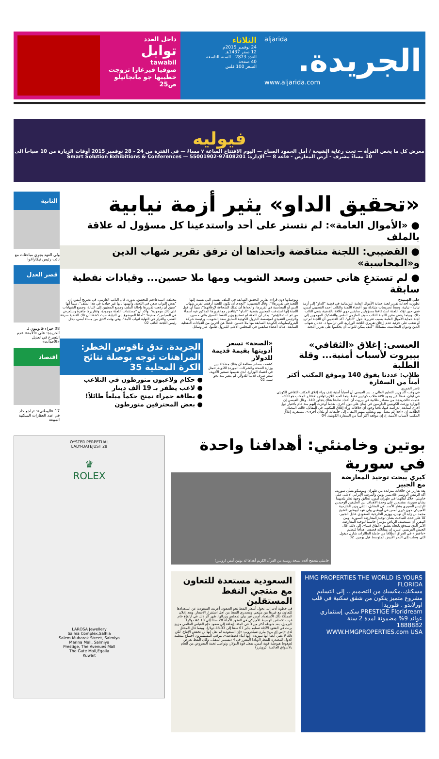aljarida
الجريدة.
www.aljarida.com
الثلاثاء
24 نوفمبر 2015م
12 صفر 1437هـ
العدد 2873 - السنة التاسعة
40 صفحة
السعر 100 فلس
داخل العدد
توابل
tawabil
صوفيا فيرغارا تزوجت
خطيبها جو مانجانيلو ص25
فيوليه
معرض كل ما يخص المرأة — تحت رعاية الشيخة / أمل الحمود الصباح — اليوم الافتتاح الساعة ٧ مساءً — في الفترة من 24 - 28 نوفمبر 2015 أوقات الزيارة من 10 صباحاً الى 10 مساءً مشرف - أرض المعارض - قاعة 8 — الإدارة: 97408201-55001902 — Smart Solution Exhibitions & Conferences
«تحقيق الداو» يثير أزمة نيابية
● «الأموال العامة»: لم نتستر على أحد واستدعينا كل مسؤول له علاقة بالملف
● القضيبي: اللجنة متناقضة وأتحداها أن ترفق تقرير شهاب الدين و«المحاسبة»
● لم تستدعِ هاني حسين وسعد الشويب ومها ملا حسين... وقيادات نفطية سابقة
علي الصنيدح
تطورت أحداث تقرير لجنة حماية الأموال العامة البرلمانية في قضية "الداو" إلى أزمة نيابية - نيابية، وسط تصريحات متبادلة بين أعضاء اللجنة والنائب أحمد القضيبي أمس، ففي حين تؤكد اللجنة استدعاءها مسؤولين سابقين ذوي علاقة بالقضية، ينفي النائب ذلك. وبينما رفض مقرر اللجنة النائب سيف العازمي الطعن والتشكيك الموجهين إلى لجنة حماية الأموال العامة بسبب تقريرها حول "الداو"، أكد القضيبي أن اللجنة لم ترد أو تعقب على جزئية عدم إرفاق تقريري اللجنة الوزارية التي ترأسها د. عدنان شهاب الدين وديوان المحاسبة، متسائلاً: "كيف يمكن للنواب أن يحكموا على تقرير اللجنة وتوصياتها دون قراءة تقارير التحقيق السابقة في الملف نفسه، التي تستند إليها اللجنة في تقريرها؟". وقال القضيبي: "أتحدى أن تكون اللجنة أرفقت تقرير شهاب الدين أو المحاسبة في تقريرها، وأتحداها أن تملك الشجاعة لإرفاقهما"، مبيناً أن قول اللجنة إنها استدعت المعنيين بقضية "الداو" "يتناقض مع تقريرها المذكور فيه أسماء من تم استدعاؤهم". يذكر أن اللجنة لم تستدع وزير النفط الأسبق هاني حسين، والرئيس التنفيذي لمؤسسة البترول الكويتية السابق سعد الشويب، ورئيسة شركة البتروكيماويات الكويتية السابقة مها ملا حسين، فضلاً عن آخرين من القيادات النفطية السابقة. هناك أعضاء سابقين في المجلس الأعلى للبترول طلبوا، عبر وسائل مختلفة، استدعاءهم للتحقيق. بدوره، قال النائب العازمي، في تصريح أمس، إن "بعض النواب طعن في اللجنة، واتهمها بأنها غير حيادية في هذا الملف"، مبيناً أنها "سبق أن رفعت تقريرها بإحالة الملف وجميع المعنيين إلى النيابة، وجميع الشهادات على ذلك موجودة". وأكد أن "مستندات اللجنة موجودة، وتقاريرها جاهزة وستعرض في المجلس"، مضيفاً: "أحلنا الموضوع إلى النيابة، حيث كشفنا أن تلك القضية سرقة العصر، والقرار في النهاية لنواب الأمة". وفي وقت لاحق من مساء أمس، دخل رئيس اللجنة النائب 02
العيسى: إغلاق «الثقافي» ببيروت لأسباب أمنية... وقلة الطلبة
طلاب: عددنا يفوق 140 وموقع المكتب أكثر أمناً من السفارة
ناصر الخمري
في وقت أكد وزير التعليم العالي د. بدر العيسى أن أسباباً أمنية تقف وراء إغلاق المكتب الثقافي الكويتي في لبنان، فضلاً عن وجود ثلاثة طلاب كويتيين فقط بينما العدد اللازم توافره لافتتاح المكتب هو 200، علمت «الجريدة» من مصادر طلابية في بيروت أن أعداد طلبتنا هناك يتجاوز 140. وقال العيسى إن الوزارة وزعت الكويتيين الدارسين في لبنان على دول أخرى، بعدما أوعزت إليهم منذ عام باختيار دول أخرى لمتابعة الدراسة فيها، نافياً وجود أي خلافات وراء إغلاق المكتب. في المقابل، قالت المصادر الطلابية إن «أحداً لم يتصل بهم ويطلب منهم الانتقال إلى جامعات أو بلدان أخرى»، مستغربة إغلاق المكتب لأسباب الأمنية، إذ إن موقعه أكثر أمناً من السفارة الكويتية. 04
«الصحة» تسعر أدويتها بقيمة قديمة للدولار
كشفت مصادر مطلعة أن هناك مشكلة بين وزارة الصحة والشركات الموردة للأدوية، تتمثل في اعتماد الوزارة، لدى تقييمها تسعير الأدوية، سعر صرف قديماً للدولار، لم يتغير منذ نحو سنة. 02
الجريدة. تدق ناقوس الخطر: المراهنات توجه بوصلة نتائج الكرة المحلية 35
● حكام ولاعبون متورطون في التلاعب
● لاعب يظفر بـ 19 ألف دينار
● بطاقة حمراء تمنح حكماً مبلغاً طائلاً!
● بعض المحترفين متورطون
الثانية
ولي العهد يجري مباحثات مع نائب رئيس نيكاراغوا
قصر العدل
08 خبراء قانونيون لـ الجريدة: على «الأمة» عدم التسرع في تعديل «الأحداث»
اقتصاد
17 «الوطني»: تراجع حاد في عدد العقارات السكنية المبيعة
بوتين وخامنئي: أهدافنا واحدة في سورية
كيري يبحث توحيد المعارضة مع الجبير
بعد تقارير عن خلافات متزايدة بين طهران وموسكو بشأن سورية، أكد الرئيس الروسي فلاديمير بوتين والمرشد الإيراني الأعلى علي خامنئي، خلال لقائهما في طهران أمس، تطابق وجهة نظر بلديهما بشأن سورية، مشددين على وحدة الأهداف بين الحليفين الوحيدين للرئيس السوري بشار الأسد. في المقابل، التقى وزير الخارجية الأميركي جون كيري أمس في أبوظبي ولي عهد أبوظبي الشيخ محمد بن زايد آل نهيان، ووزير الخارجية السعودي عادل الجبير، كلاً على حدة، للتباحث بشأن توحيد المعارضة السورية. ومن المقرر أن تستضيف الرياض مؤتمراً حاسماً لتوحيد المعارضة، الأمر الذي سيدفع باتجاه تطبيق «اتفاق فيينا». إلى ذلك، قال الجيش الفرنسي أمس، إن مقاتلاته قصفت أهدافاً لتنظيم «داعش» في العراق انطلاقاً من حاملة الطائرات شارل ديغول التي وصلت إلى البحر الأبيض المتوسط قبل يومين. 02
خامنئي يتصفح أقدم نسخة روسية من القرآن الكريم أهداها له بوتين أمس (رويترز)
HMG PROPERTIES THE WORLD IS YOURS
FLORIDA
مسكنك..مكسبك من التصميم .. إلى التسليم
مشروع متميز يتكون من شقق سكنية في قلب اورلاندو . فلوريدا
PRESTIGE Floridream سكني إستثماري
عوائد 9% مضمونة لمدة 2 سنة
1888882
WWW.HMGPROPERTIES.com USA
السعودية مستعدة للتعاون مع منتجي النفط المستقلين
في خطوة أدت إلى تحول أسعار النفط نحو الصعود، أعربت السعودية عن استعدادها للتعاون مع غيرها من منتجي ومصدري النفط من أجل استقرار الأسعار. وبعد إعلان المملكة ذلك الاستعداد أمس عبر بيان لمجلس وزرائها، ظهر أثر ذلك في ارتفاع خام غرب تكساس الوسيط الأميركي في العقود الآجلة 28 سنتاً إلى 42.18 دولاراً للبرميل، بعد هبوطه أكثر من 3 في المئة، إضافة إلى صعود خام القياس العالمي مزيج برنت في العقود الآجلة تسليم يناير 67 سنتاً إلى 45.33 دولاراً. وبينما قال المحلل لدى «إس إي بي» بيارن شيلدروب: «إن السعودية لم تقل إنها لن تخفض الإنتاج، لكن ذلك لا يعني أيضاً أنها ستزيده. إنها أنباء فضفاضة»، يترقب المستثمرون اجتماع منظمة الدول المصدرة للنفط (أوبك) المقرر في 4 ديسمبر المقبل. وكان النفط تعرض لضغوط هبوطية قوية أمس، بفعل قوة الدولار، وتواصل تخمة المعروض من الخام بالأسواق العالمية. (رويترز)
OYSTER PERPETUAL
LADY-DATEJUST 28
♛
ROLEX
LAROSA Jewellery
Salhia Complex,Salhia
Salem Mubarak Street, Salmiya
Marina Mall, Salmiya
Prestige, The Avenues Mall
The Gate Mall,Egaila
Kuwait